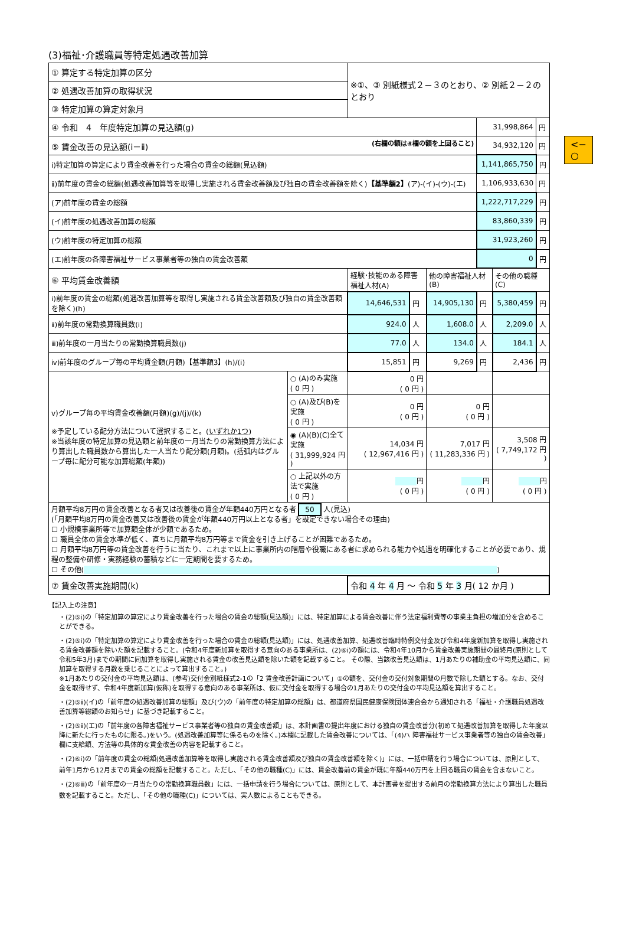(3)福祉･介護職員等特定処遇改善加算
<− ○
| ① 算定する特定加算の区分 | | ※①、③ 別紙様式２－３のとおり、② 別紙２－２のとおり | | | | | |
| ② 処遇改善加算の取得状況 | | | | | | | |
| ③ 特定加算の算定対象月 | | | | | | | |
| ④ 令和 4 年度特定加算の見込額(g) | | | | | 31,998,864 | | 円 |
| ⑤ 賃金改善の見込額(ⅰ－ⅱ) (右欄の額は④欄の額を上回ること) | | | | | 34,932,120 | | 円 |
| ⅰ)特定加算の算定により賃金改善を行った場合の賃金の総額(見込額) | | | | | 1,141,865,750 | | 円 |
| ⅱ)前年度の賃金の総額(処遇改善加算等を取得し実施される賃金改善額及び独自の賃金改善額を除く) 【基準額2】 (ア)-(イ)-(ウ)-(エ) | | | | | 1,106,933,630 | | 円 |
| (ア)前年度の賃金の総額 | | | | | 1,222,717,229 | | 円 |
| (イ)前年度の処遇改善加算の総額 | | | | | 83,860,339 | | 円 |
| (ウ)前年度の特定加算の総額 | | | | | 31,923,260 | | 円 |
| (エ)前年度の各障害福祉サービス事業者等の独自の賃金改善額 | | | | | 0 | | 円 |
| ⑥ 平均賃金改善額 | | 経験･技能のある障害福祉人材(A) | | 他の障害福祉人材(B) | | その他の職種(C) | |
| ⅰ)前年度の賃金の総額(処遇改善加算等を取得し実施される賃金改善額及び独自の賃金改善額を除く)(h) | | 14,646,531 | 円 | 14,905,130 | 円 | 5,380,459 | 円 |
| ⅱ)前年度の常勤換算職員数(i) | | 924.0 | 人 | 1,608.0 | 人 | 2,209.0 | 人 |
| ⅲ)前年度の一月当たりの常勤換算職員数(j) | | 77.0 | 人 | 134.0 | 人 | 184.1 | 人 |
| ⅳ)前年度のグループ毎の平均賃金額(月額)【基準額3】(h)/(i) | | 15,851 | 円 | 9,269 | 円 | 2,436 | 円 |
| ⅴ)グループ毎の平均賃金改善額(月額)(g)/(j)/(k) ※予定している配分方法について選択すること。( いずれか1つ ) ※当該年度の特定加算の見込額と前年度の一月当たりの常勤換算方法により算出した職員数から算出した一人当たり配分額(月額)。(括弧内はグループ毎に配分可能な加算総額(年額)) | ○ (A)のみ実施 ( 0 円 ) | 0 円 ( 0 円 ) | | | | | |
| | ○ (A)及び(B)を実施 ( 0 円 ) | 0 円 ( 0 円 ) | | 0 円 ( 0 円 ) | | | |
| | ◉ (A)(B)(C)全て実施 ( 31,999,924 円 ) | 14,034 円 ( 12,967,416 円 ) | | 7,017 円 ( 11,283,336 円 ) | | 3,508 円 ( 7,749,172 円 ) | |
| | ○ 上記以外の方法で実施 ( 0 円 ) | 円 ( 0 円 ) | | 円 ( 0 円 ) | | 円 ( 0 円 ) | |
| 月額平均8万円の賃金改善となる者又は改善後の賃金が年額440万円となる者 50 人(見込) (「月額平均8万円の賃金改善又は改善後の賃金が年額440万円以上となる者」を設定できない場合その理由) ☐ 小規模事業所等で加算額全体が少額であるため。 ☐ 職員全体の賃金水準が低く、直ちに月額平均8万円等まで賃金を引き上げることが困難であるため。 ☐ 月額平均8万円等の賃金改善を行うに当たり、これまで以上に事業所内の階層や役職にある者に求められる能力や処遇を明確化することが必要であり、規程の整備や研修・実務経験の蓄積などに一定期間を要するため。 ☐ その他( ) | | | | | | | |
| ⑦ 賃金改善実施期間(k) | | 令和 4 年 4 月 ～ 令和 5 年 3 月( 12 か月 ) | | | | | |
【記入上の注意】
・(2)⑤ⅰ)の「特定加算の算定により賃金改善を行った場合の賃金の総額(見込額)」には、特定加算による賃金改善に伴う法定福利費等の事業主負担の増加分を含めることができる。
・(2)⑤ⅰ)の「特定加算の算定により賃金改善を行った場合の賃金の総額(見込額)」には、処遇改善加算、処遇改善臨時特例交付金及び令和4年度新加算を取得し実施される賃金改善額を除いた額を記載すること。(令和4年度新加算を取得する意向のある事業所は、(2)⑥ⅰ)の額には、令和4年10月から賃金改善実施期間の最終月(原則として令和5年3月)までの期間に同加算を取得し実施される賃金の改善見込額を除いた額を記載すること。 その際、当該改善見込額は、1月あたりの補助金の平均見込額に、同加算を取得する月数を乗じることによって算出すること。)
※1月あたりの交付金の平均見込額は、(参考)交付金別紙様式2-1の「2 賃金改善計画について」①の額を、交付金の交付対象期間の月数で除した額とする。なお、交付金を取得せず、令和4年度新加算(仮称)を取得する意向のある事業所は、仮に交付金を取得する場合の1月あたりの交付金の平均見込額を算出すること。
・(2)⑤ⅱ)(イ)の「前年度の処遇改善加算の総額」及び(ウ)の「前年度の特定加算の総額」は、都道府県国民健康保険団体連合会から通知される「福祉・介護職員処遇改善加算等総額のお知らせ」に基づき記載すること。
・(2)⑤ⅱ)(エ)の「前年度の各障害福祉サービス事業者等の独自の賃金改善額」は、本計画書の提出年度における独自の賃金改善分(初めて処遇改善加算を取得した年度以降に新たに行ったものに限る。)をいう。(処遇改善加算等に係るものを除く。)本欄に記載した賃金改善については、「(4)ハ 障害福祉サービス事業者等の独自の賃金改善」欄に支給額、方法等の具体的な賃金改善の内容を記載すること。
・(2)⑥ⅰ)の「前年度の賃金の総額(処遇改善加算等を取得し実施される賃金改善額及び独自の賃金改善額を除く)」には、一括申請を行う場合については、原則として、前年1月から12月までの賃金の総額を記載すること。ただし、「その他の職種(C)」には、賃金改善前の賃金が既に年額440万円を上回る職員の賃金を含まないこと。
・(2)⑥ⅲ)の「前年度の一月当たりの常勤換算職員数」には、一括申請を行う場合については、原則として、本計画書を提出する前月の常勤換算方法により算出した職員数を記載すること。ただし、「その他の職種(C)」については、実人数によることもできる。